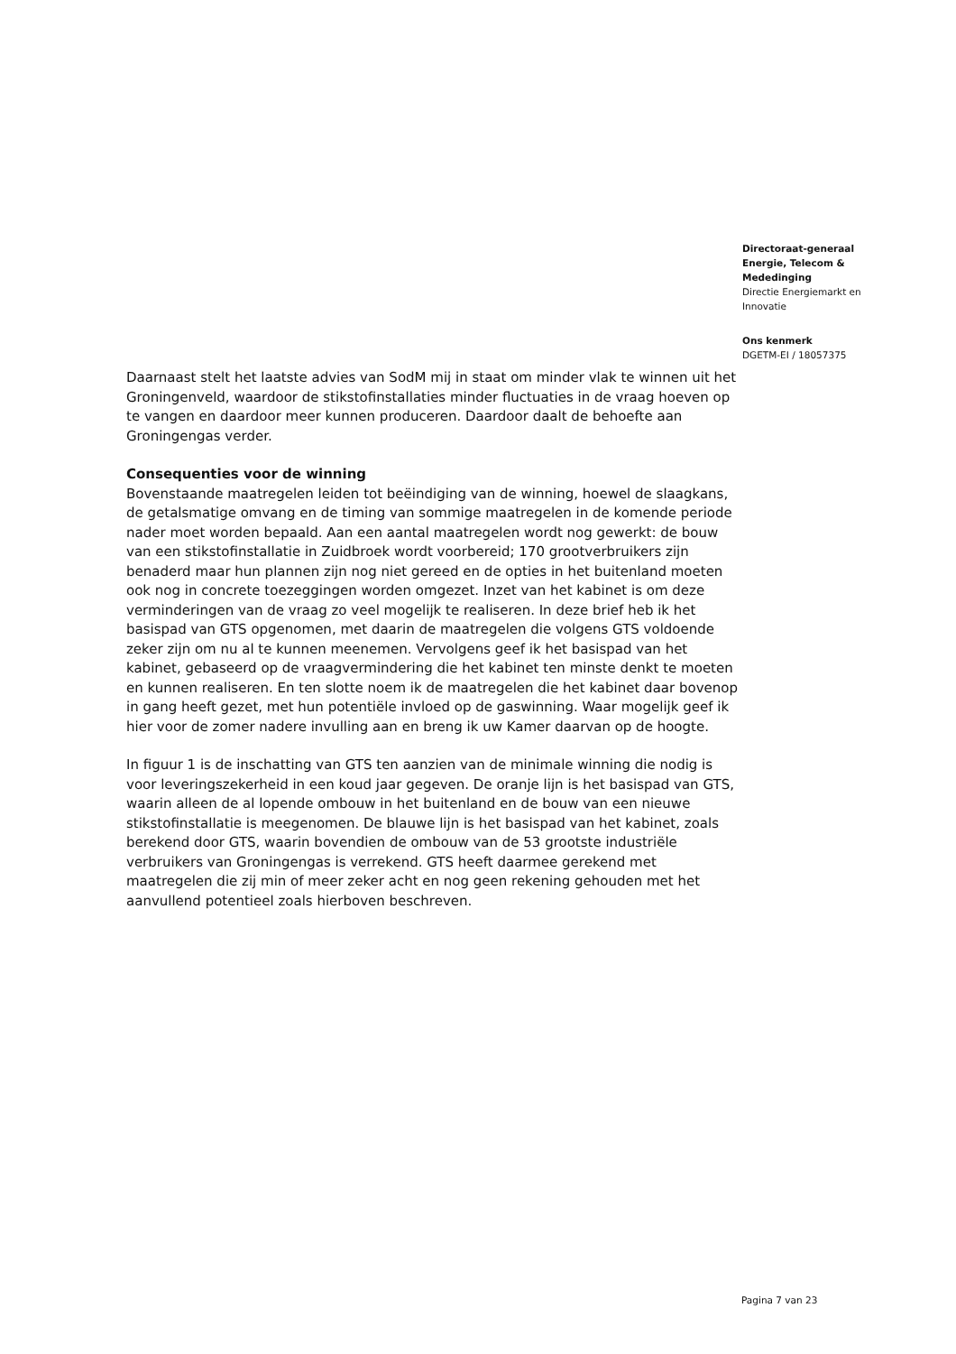Directoraat-generaal
Energie, Telecom &
Mededinging
Directie Energiemarkt en
Innovatie
Ons kenmerk
DGETM-EI / 18057375
Daarnaast stelt het laatste advies van SodM mij in staat om minder vlak te winnen uit het Groningenveld, waardoor de stikstofinstallaties minder fluctuaties in de vraag hoeven op te vangen en daardoor meer kunnen produceren. Daardoor daalt de behoefte aan Groningengas verder.
Consequenties voor de winning
Bovenstaande maatregelen leiden tot beëindiging van de winning, hoewel de slaagkans, de getalsmatige omvang en de timing van sommige maatregelen in de komende periode nader moet worden bepaald. Aan een aantal maatregelen wordt nog gewerkt: de bouw van een stikstofinstallatie in Zuidbroek wordt voorbereid; 170 grootverbruikers zijn benaderd maar hun plannen zijn nog niet gereed en de opties in het buitenland moeten ook nog in concrete toezeggingen worden omgezet. Inzet van het kabinet is om deze verminderingen van de vraag zo veel mogelijk te realiseren. In deze brief heb ik het basispad van GTS opgenomen, met daarin de maatregelen die volgens GTS voldoende zeker zijn om nu al te kunnen meenemen. Vervolgens geef ik het basispad van het kabinet, gebaseerd op de vraagvermindering die het kabinet ten minste denkt te moeten en kunnen realiseren. En ten slotte noem ik de maatregelen die het kabinet daar bovenop in gang heeft gezet, met hun potentiële invloed op de gaswinning. Waar mogelijk geef ik hier voor de zomer nadere invulling aan en breng ik uw Kamer daarvan op de hoogte.
In figuur 1 is de inschatting van GTS ten aanzien van de minimale winning die nodig is voor leveringszekerheid in een koud jaar gegeven. De oranje lijn is het basispad van GTS, waarin alleen de al lopende ombouw in het buitenland en de bouw van een nieuwe stikstofinstallatie is meegenomen. De blauwe lijn is het basispad van het kabinet, zoals berekend door GTS, waarin bovendien de ombouw van de 53 grootste industriële verbruikers van Groningengas is verrekend. GTS heeft daarmee gerekend met maatregelen die zij min of meer zeker acht en nog geen rekening gehouden met het aanvullend potentieel zoals hierboven beschreven.
Pagina 7 van 23